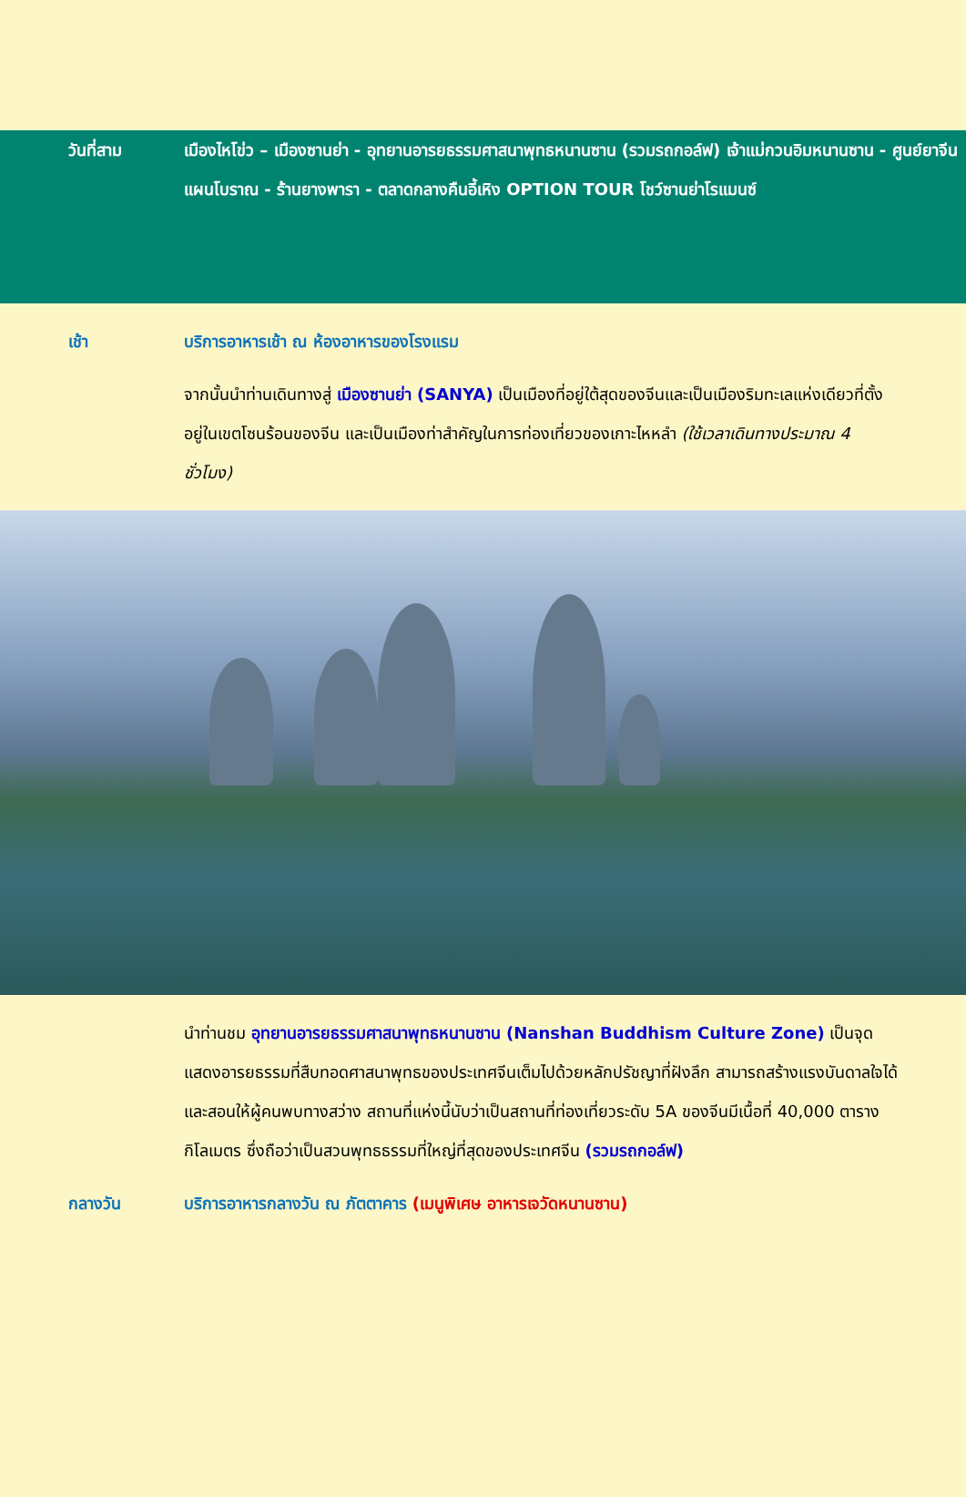วันที่สาม เมืองไหโข่ว – เมืองซานย่า - อุทยานอารยธรรมศาสนาพุทธหนานซาน (รวมรถกอล์ฟ) เจ้าแม่กวนอิมหนานซาน - ศูนย์ยาจีนแผนโบราณ - ร้านยางพารา - ตลาดกลางคืนอี้เหิง OPTION TOUR โชว์ซานย่าโรแมนซ์
เช้า บริการอาหารเช้า ณ ห้องอาหารของโรงแรม
จากนั้นนำท่านเดินทางสู่ เมืองซานย่า (SANYA) เป็นเมืองที่อยู่ใต้สุดของจีนและเป็นเมืองริมทะเลแห่งเดียวที่ตั้งอยู่ในเขตโซนร้อนของจีน และเป็นเมืองท่าสำคัญในการท่องเที่ยวของเกาะไหหลำ (ใช้เวลาเดินทางประมาณ 4 ชั่วโมง)
นำท่านชม อุทยานอารยธรรมศาสนาพุทธหนานซาน (Nanshan Buddhism Culture Zone) เป็นจุดแสดงอารยธรรมที่สืบทอดศาสนาพุทธของประเทศจีนเต็มไปด้วยหลักปรัชญาที่ฝังลึก สามารถสร้างแรงบันดาลใจได้ และสอนให้ผู้คนพบทางสว่าง สถานที่แห่งนี้นับว่าเป็นสถานที่ท่องเที่ยวระดับ 5A ของจีนมีเนื้อที่ 40,000 ตารางกิโลเมตร ซึ่งถือว่าเป็นสวนพุทธธรรมที่ใหญ่ที่สุดของประเทศจีน (รวมรถกอล์ฟ)
กลางวัน บริการอาหารกลางวัน ณ ภัตตาคาร (เมนูพิเศษ อาหารเจวัดหนานซาน)